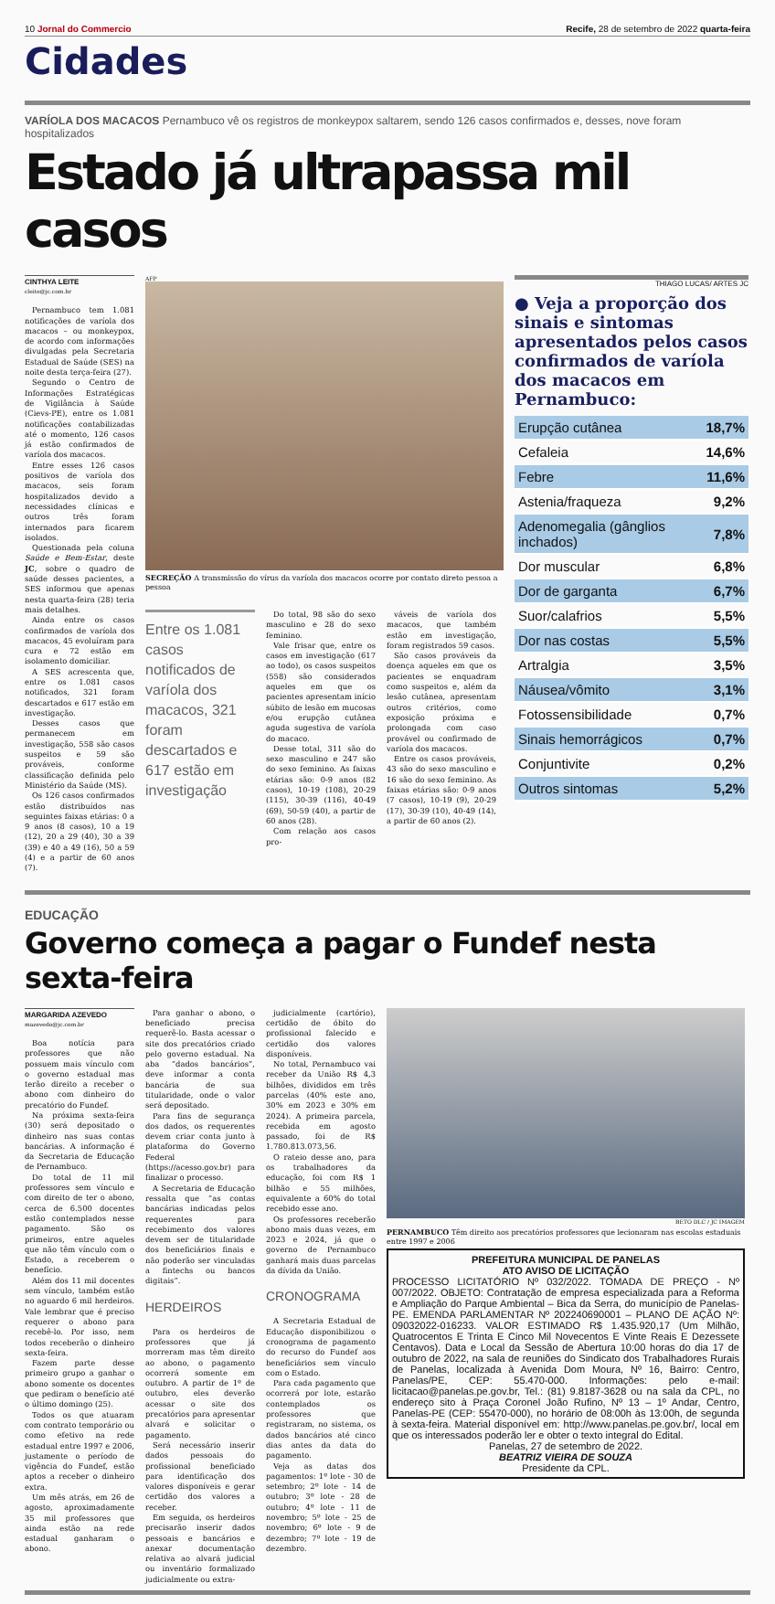10 Jornal do Commercio Recife, 28 de setembro de 2022 quarta-feira
Cidades
VARÍOLA DOS MACACOS Pernambuco vê os registros de monkeypox saltarem, sendo 126 casos confirmados e, desses, nove foram hospitalizados
Estado já ultrapassa mil casos
CINTHYA LEITE
cleite@jc.com.br
Pernambuco tem 1.081 notificações de varíola dos macacos – ou monkeypox, de acordo com informações divulgadas pela Secretaria Estadual de Saúde (SES) na noite desta terça-feira (27).
Segundo o Centro de Informações Estratégicas de Vigilância à Saúde (Cievs-PE), entre os 1.081 notificações contabilizadas até o momento, 126 casos já estão confirmados de varíola dos macacos.
Entre esses 126 casos positivos de varíola dos macacos, seis foram hospitalizados devido a necessidades clínicas e outros três foram internados para ficarem isolados.
Questionada pela coluna Saúde e Bem-Estar, deste JC, sobre o quadro de saúde desses pacientes, a SES informou que apenas nesta quarta-feira (28) teria mais detalhes.
Ainda entre os casos confirmados de varíola dos macacos, 45 evoluíram para cura e 72 estão em isolamento domiciliar.
A SES acrescenta que, entre os 1.081 casos notificados, 321 foram descartados e 617 estão em investigação.
Desses casos que permanecem em investigação, 558 são casos suspeitos e 59 são prováveis, conforme classificação definida pelo Ministério da Saúde (MS).
Os 126 casos confirmados estão distribuídos nas seguintes faixas etárias: 0 a 9 anos (8 casos), 10 a 19 (12), 20 a 29 (40), 30 a 39 (39) e 40 a 49 (16), 50 a 59 (4) e a partir de 60 anos (7).
AFP
SECREÇÃO A transmissão do vírus da varíola dos macacos ocorre por contato direto pessoa a pessoa
Entre os 1.081 casos notificados de varíola dos macacos, 321 foram descartados e 617 estão em investigação
Do total, 98 são do sexo masculino e 28 do sexo feminino.
Vale frisar que, entre os casos em investigação (617 ao todo), os casos suspeitos (558) são considerados aqueles em que os pacientes apresentam início súbito de lesão em mucosas e/ou erupção cutânea aguda sugestiva de varíola do macaco.
Desse total, 311 são do sexo masculino e 247 são do sexo feminino. As faixas etárias são: 0-9 anos (82 casos), 10-19 (108), 20-29 (115), 30-39 (116), 40-49 (69), 50-59 (40), a partir de 60 anos (28).
Com relação aos casos pro-
váveis de varíola dos macacos, que também estão em investigação, foram registrados 59 casos.
São casos prováveis da doença aqueles em que os pacientes se enquadram como suspeitos e, além da lesão cutânea, apresentam outros critérios, como exposição próxima e prolongada com caso provável ou confirmado de varíola dos macacos.
Entre os casos prováveis, 43 são do sexo masculino e 16 são do sexo feminino. As faixas etárias são: 0-9 anos (7 casos), 10-19 (9), 20-29 (17), 30-39 (10), 40-49 (14), a partir de 60 anos (2).
THIAGO LUCAS/ ARTES JC
● Veja a proporção dos sinais e sintomas apresentados pelos casos confirmados de varíola dos macacos em Pernambuco:
| Erupção cutânea | 18,7% |
| Cefaleia | 14,6% |
| Febre | 11,6% |
| Astenia/fraqueza | 9,2% |
| Adenomegalia (gânglios inchados) | 7,8% |
| Dor muscular | 6,8% |
| Dor de garganta | 6,7% |
| Suor/calafrios | 5,5% |
| Dor nas costas | 5,5% |
| Artralgia | 3,5% |
| Náusea/vômito | 3,1% |
| Fotossensibilidade | 0,7% |
| Sinais hemorrágicos | 0,7% |
| Conjuntivite | 0,2% |
| Outros sintomas | 5,2% |
EDUCAÇÃO
Governo começa a pagar o Fundef nesta sexta-feira
MARGARIDA AZEVEDO
mazevedo@jc.com.br
Boa notícia para professores que não possuem mais vínculo com o governo estadual mas terão direito a receber o abono com dinheiro do precatório do Fundef.
Na próxima sexta-feira (30) será depositado o dinheiro nas suas contas bancárias. A informação é da Secretaria de Educação de Pernambuco.
Do total de 11 mil professores sem vínculo e com direito de ter o abono, cerca de 6.500 docentes estão contemplados nesse pagamento. São os primeiros, entre aqueles que não têm vínculo com o Estado, a receberem o benefício.
Além dos 11 mil docentes sem vínculo, também estão no aguardo 6 mil herdeiros. Vale lembrar que é preciso requerer o abono para recebê-lo. Por isso, nem todos receberão o dinheiro sexta-feira.
Fazem parte desse primeiro grupo a ganhar o abono somente os docentes que pediram o benefício até o último domingo (25).
Todos os que atuaram com contrato temporário ou como efetivo na rede estadual entre 1997 e 2006, justamente o período de vigência do Fundef, estão aptos a receber o dinheiro extra.
Um mês atrás, em 26 de agosto, aproximadamente 35 mil professores que ainda estão na rede estadual ganharam o abono.
Para ganhar o abono, o beneficiado precisa requerê-lo. Basta acessar o site dos precatórios criado pelo governo estadual. Na aba “dados bancários”, deve informar a conta bancária de sua titularidade, onde o valor será depositado.
Para fins de segurança dos dados, os requerentes devem criar conta junto à plataforma do Governo Federal (https://acesso.gov.br) para finalizar o processo.
A Secretaria de Educação ressalta que “as contas bancárias indicadas pelos requerentes para recebimento dos valores devem ser de titularidade dos beneficiários finais e não poderão ser vinculadas a fintechs ou bancos digitais”.
HERDEIROS
Para os herdeiros de professores que já morreram mas têm direito ao abono, o pagamento ocorrerá somente em outubro. A partir de 1º de outubro, eles deverão acessar o site dos precatórios para apresentar alvará e solicitar o pagamento.
Será necessário inserir dados pessoais do profissional beneficiado para identificação dos valores disponíveis e gerar certidão dos valores a receber.
Em seguida, os herdeiros precisarão inserir dados pessoais e bancários e anexar documentação relativa ao alvará judicial ou inventário formalizado judicialmente ou extra-
judicialmente (cartório), certidão de óbito do profissional falecido e certidão dos valores disponíveis.
No total, Pernambuco vai receber da União R$ 4,3 bilhões, divididos em três parcelas (40% este ano, 30% em 2023 e 30% em 2024). A primeira parcela, recebida em agosto passado, foi de R$ 1.780.813.073,56.
O rateio desse ano, para os trabalhadores da educação, foi com R$ 1 bilhão e 55 milhões, equivalente a 60% do total recebido esse ano.
Os professores receberão abono mais duas vezes, em 2023 e 2024, já que o governo de Pernambuco ganhará mais duas parcelas da dívida da União.
CRONOGRAMA
A Secretaria Estadual de Educação disponibilizou o cronograma de pagamento do recurso do Fundef aos beneficiários sem vínculo com o Estado.
Para cada pagamento que ocorrerá por lote, estarão contemplados os professores que registraram, no sistema, os dados bancários até cinco dias antes da data do pagamento.
Veja as datas dos pagamentos: 1º lote - 30 de setembro; 2º lote - 14 de outubro; 3º lote - 28 de outubro; 4º lote - 11 de novembro; 5º lote - 25 de novembro; 6º lote - 9 de dezembro; 7º lote - 19 de dezembro.
BETO DLC / JC IMAGEM
PERNAMBUCO Têm direito aos precatórios professores que lecionaram nas escolas estaduais entre 1997 e 2006
PREFEITURA MUNICIPAL DE PANELAS
ATO AVISO DE LICITAÇÃO
PROCESSO LICITATÓRIO Nº 032/2022. TOMADA DE PREÇO - Nº 007/2022. OBJETO: Contratação de empresa especializada para a Reforma e Ampliação do Parque Ambiental – Bica da Serra, do município de Panelas-PE. EMENDA PARLAMENTAR Nº 202240690001 – PLANO DE AÇÃO Nº: 09032022-016233. VALOR ESTIMADO R$ 1.435.920,17 (Um Milhão, Quatrocentos E Trinta E Cinco Mil Novecentos E Vinte Reais E Dezessete Centavos). Data e Local da Sessão de Abertura 10:00 horas do dia 17 de outubro de 2022, na sala de reuniões do Sindicato dos Trabalhadores Rurais de Panelas, localizada à Avenida Dom Moura, Nº 16, Bairro: Centro, Panelas/PE, CEP: 55.470-000. Informações: pelo e-mail: licitacao@panelas.pe.gov.br, Tel.: (81) 9.8187-3628 ou na sala da CPL, no endereço sito à Praça Coronel João Rufino, Nº 13 – 1º Andar, Centro, Panelas-PE (CEP: 55470-000), no horário de 08:00h às 13:00h, de segunda à sexta-feira. Material disponível em: http://www.panelas.pe.gov.br/, local em que os interessados poderão ler e obter o texto integral do Edital.
Panelas, 27 de setembro de 2022.
BEATRIZ VIEIRA DE SOUZA
Presidente da CPL.